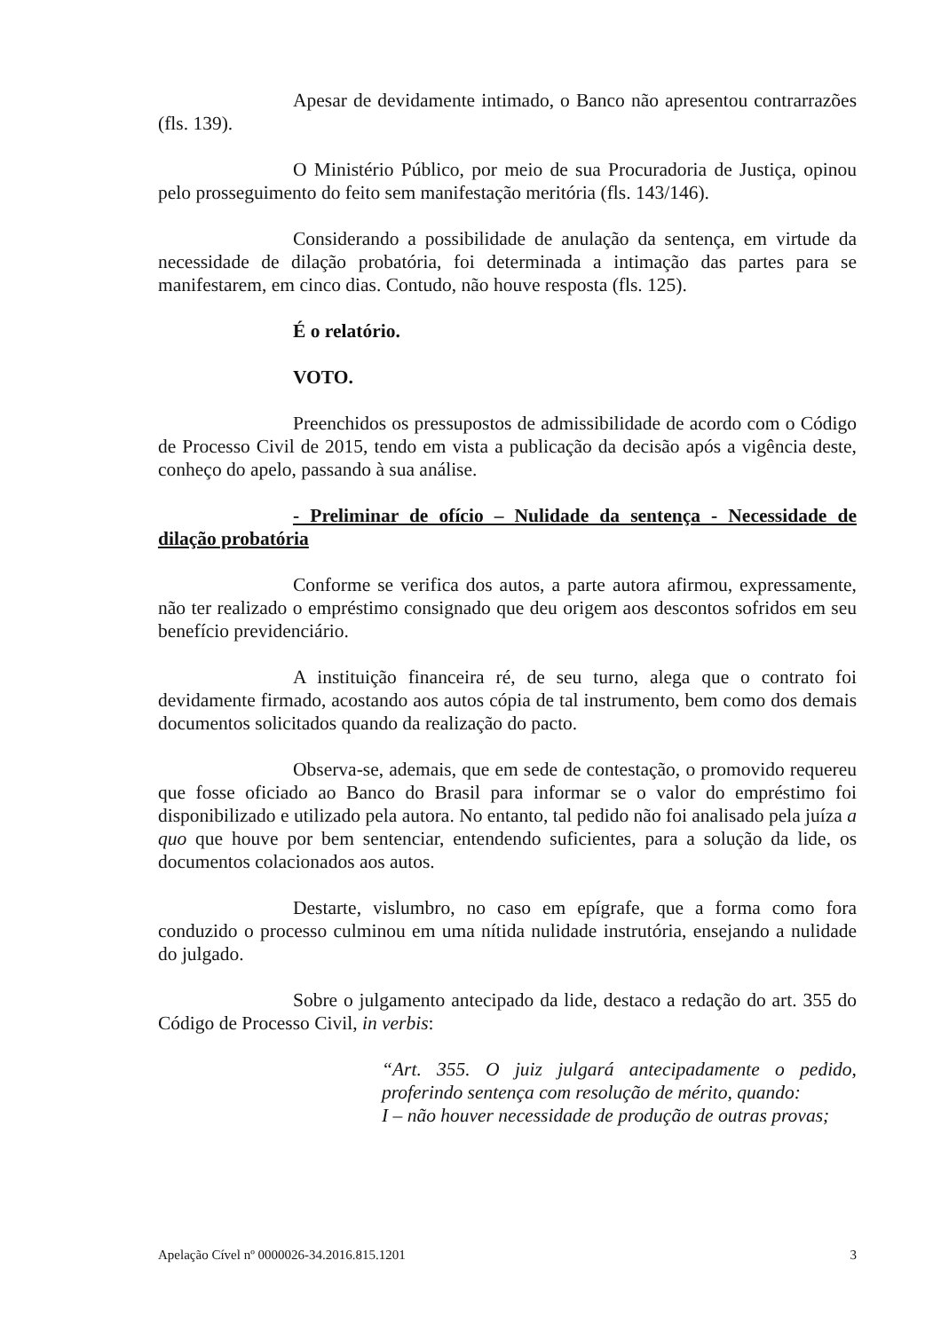Apesar de devidamente intimado, o Banco não apresentou contrarrazões (fls. 139).
O Ministério Público, por meio de sua Procuradoria de Justiça, opinou pelo prosseguimento do feito sem manifestação meritória (fls. 143/146).
Considerando a possibilidade de anulação da sentença, em virtude da necessidade de dilação probatória, foi determinada a intimação das partes para se manifestarem, em cinco dias. Contudo, não houve resposta (fls. 125).
É o relatório.
VOTO.
Preenchidos os pressupostos de admissibilidade de acordo com o Código de Processo Civil de 2015, tendo em vista a publicação da decisão após a vigência deste, conheço do apelo, passando à sua análise.
- Preliminar de ofício – Nulidade da sentença - Necessidade de dilação probatória
Conforme se verifica dos autos, a parte autora afirmou, expressamente, não ter realizado o empréstimo consignado que deu origem aos descontos sofridos em seu benefício previdenciário.
A instituição financeira ré, de seu turno, alega que o contrato foi devidamente firmado, acostando aos autos cópia de tal instrumento, bem como dos demais documentos solicitados quando da realização do pacto.
Observa-se, ademais, que em sede de contestação, o promovido requereu que fosse oficiado ao Banco do Brasil para informar se o valor do empréstimo foi disponibilizado e utilizado pela autora. No entanto, tal pedido não foi analisado pela juíza a quo que houve por bem sentenciar, entendendo suficientes, para a solução da lide, os documentos colacionados aos autos.
Destarte, vislumbro, no caso em epígrafe, que a forma como fora conduzido o processo culminou em uma nítida nulidade instrutória, ensejando a nulidade do julgado.
Sobre o julgamento antecipado da lide, destaco a redação do art. 355 do Código de Processo Civil, in verbis:
“Art. 355. O juiz julgará antecipadamente o pedido, proferindo sentença com resolução de mérito, quando:
I – não houver necessidade de produção de outras provas;
Apelação Cível nº 0000026-34.2016.815.1201 3